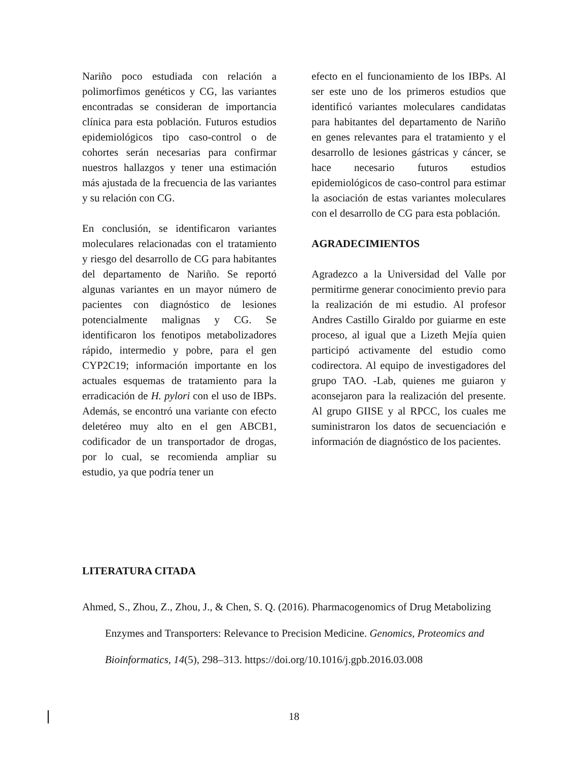Nariño poco estudiada con relación a polimorfimos genéticos y CG, las variantes encontradas se consideran de importancia clínica para esta población. Futuros estudios epidemiológicos tipo caso-control o de cohortes serán necesarias para confirmar nuestros hallazgos y tener una estimación más ajustada de la frecuencia de las variantes y su relación con CG.
En conclusión, se identificaron variantes moleculares relacionadas con el tratamiento y riesgo del desarrollo de CG para habitantes del departamento de Nariño. Se reportó algunas variantes en un mayor número de pacientes con diagnóstico de lesiones potencialmente malignas y CG. Se identificaron los fenotipos metabolizadores rápido, intermedio y pobre, para el gen CYP2C19; información importante en los actuales esquemas de tratamiento para la erradicación de H. pylori con el uso de IBPs. Además, se encontró una variante con efecto deletéreo muy alto en el gen ABCB1, codificador de un transportador de drogas, por lo cual, se recomienda ampliar su estudio, ya que podría tener un
efecto en el funcionamiento de los IBPs. Al ser este uno de los primeros estudios que identificó variantes moleculares candidatas para habitantes del departamento de Nariño en genes relevantes para el tratamiento y el desarrollo de lesiones gástricas y cáncer, se hace necesario futuros estudios epidemiológicos de caso-control para estimar la asociación de estas variantes moleculares con el desarrollo de CG para esta población.
AGRADECIMIENTOS
Agradezco a la Universidad del Valle por permitirme generar conocimiento previo para la realización de mi estudio. Al profesor Andres Castillo Giraldo por guiarme en este proceso, al igual que a Lizeth Mejía quien participó activamente del estudio como codirectora. Al equipo de investigadores del grupo TAO. -Lab, quienes me guiaron y aconsejaron para la realización del presente. Al grupo GIISE y al RPCC, los cuales me suministraron los datos de secuenciación e información de diagnóstico de los pacientes.
LITERATURA CITADA
Ahmed, S., Zhou, Z., Zhou, J., & Chen, S. Q. (2016). Pharmacogenomics of Drug Metabolizing Enzymes and Transporters: Relevance to Precision Medicine. Genomics, Proteomics and Bioinformatics, 14(5), 298–313. https://doi.org/10.1016/j.gpb.2016.03.008
18